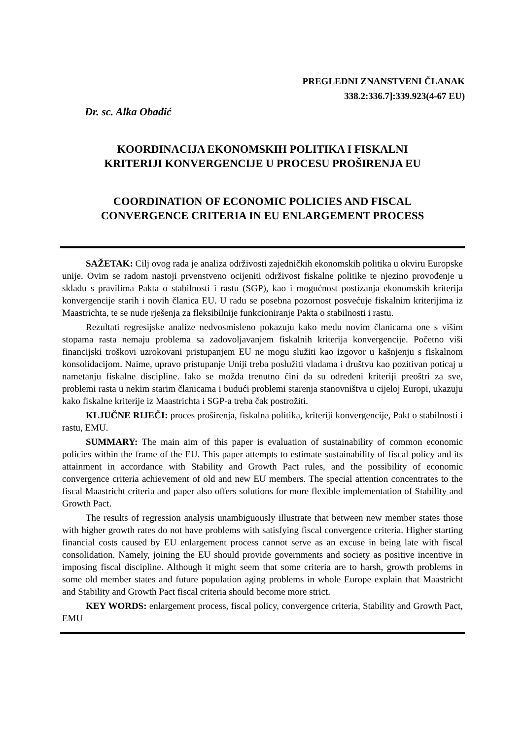PREGLEDNI ZNANSTVENI ČLANAK
338.2:336.7]:339.923(4-67 EU)
Dr. sc. Alka Obadić
KOORDINACIJA EKONOMSKIH POLITIKA I FISKALNI
KRITERIJI KONVERGENCIJE U PROCESU PROŠIRENJA EU
COORDINATION OF ECONOMIC POLICIES AND FISCAL
CONVERGENCE CRITERIA IN EU ENLARGEMENT PROCESS
SAŽETAK: Cilj ovog rada je analiza održivosti zajedničkih ekonomskih politika u okviru Europske unije. Ovim se radom nastoji prvenstveno ocijeniti održivost fiskalne politike te njezino provođenje u skladu s pravilima Pakta o stabilnosti i rastu (SGP), kao i mogućnost postizanja ekonomskih kriterija konvergencije starih i novih članica EU. U radu se posebna pozornost posvećuje fiskalnim kriterijima iz Maastrichta, te se nude rješenja za fleksibilnije funkcioniranje Pakta o stabilnosti i rastu.
Rezultati regresijske analize nedvosmisleno pokazuju kako među novim članicama one s višim stopama rasta nemaju problema sa zadovoljavanjem fiskalnih kriterija konvergencije. Početno viši financijski troškovi uzrokovani pristupanjem EU ne mogu služiti kao izgovor u kašnjenju s fiskalnom konsolidacijom. Naime, upravo pristupanje Uniji treba poslužiti vladama i društvu kao pozitivan poticaj u nametanju fiskalne discipline. Iako se možda trenutno čini da su određeni kriteriji preoštri za sve, problemi rasta u nekim starim članicama i budući problemi starenja stanovništva u cijeloj Europi, ukazuju kako fiskalne kriterije iz Maastrichta i SGP-a treba čak postrožiti.
KLJUČNE RIJEČI: proces proširenja, fiskalna politika, kriteriji konvergencije, Pakt o stabilnosti i rastu, EMU.
SUMMARY: The main aim of this paper is evaluation of sustainability of common economic policies within the frame of the EU. This paper attempts to estimate sustainability of fiscal policy and its attainment in accordance with Stability and Growth Pact rules, and the possibility of economic convergence criteria achievement of old and new EU members. The special attention concentrates to the fiscal Maastricht criteria and paper also offers solutions for more flexible implementation of Stability and Growth Pact.
The results of regression analysis unambiguously illustrate that between new member states those with higher growth rates do not have problems with satisfying fiscal convergence criteria. Higher starting financial costs caused by EU enlargement process cannot serve as an excuse in being late with fiscal consolidation. Namely, joining the EU should provide governments and society as positive incentive in imposing fiscal discipline. Although it might seem that some criteria are to harsh, growth problems in some old member states and future population aging problems in whole Europe explain that Maastricht and Stability and Growth Pact fiscal criteria should become more strict.
KEY WORDS: enlargement process, fiscal policy, convergence criteria, Stability and Growth Pact, EMU